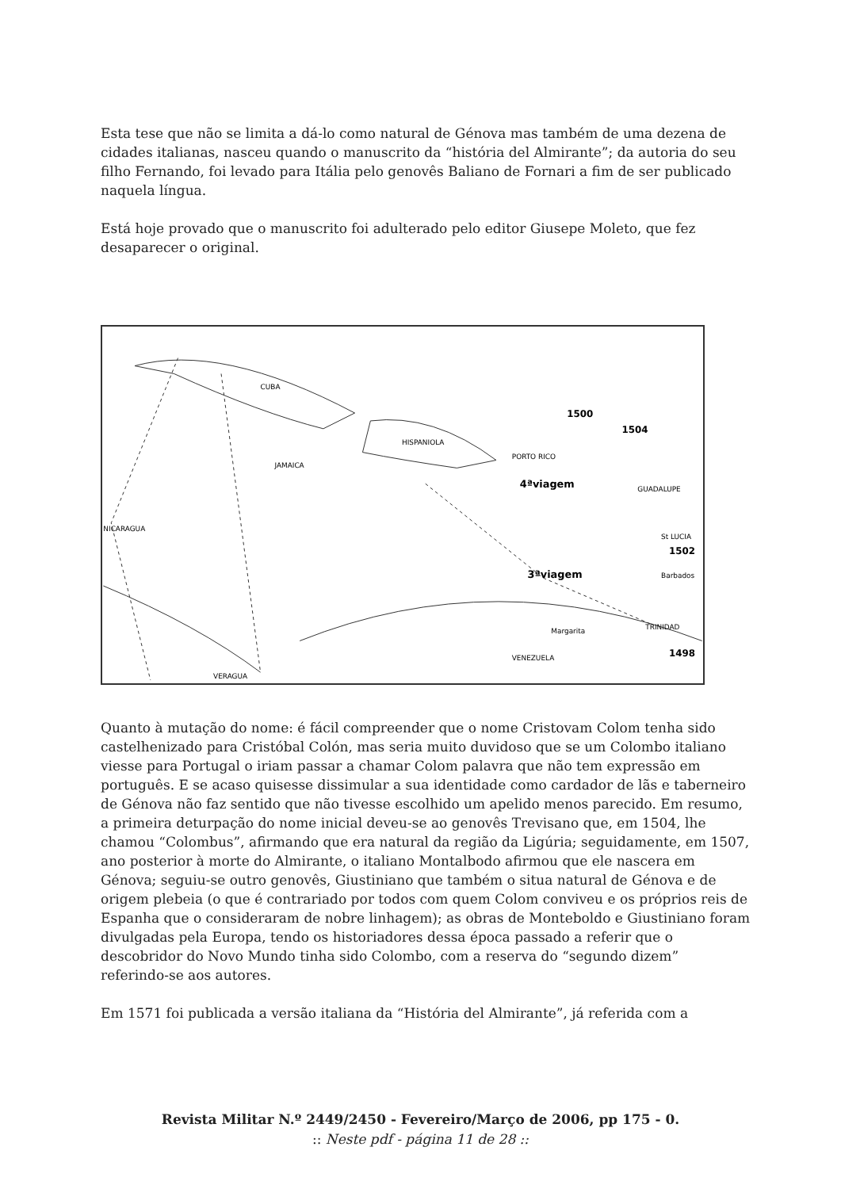Esta tese que não se limita a dá-lo como natural de Génova mas também de uma dezena de cidades italianas, nasceu quando o manuscrito da “história del Almirante”; da autoria do seu filho Fernando, foi levado para Itália pelo genovês Baliano de Fornari a fim de ser publicado naquela língua.
Está hoje provado que o manuscrito foi adulterado pelo editor Giusepe Moleto, que fez desaparecer o original.
CUBA
HISPANIOLA
JAMAICA
PORTO RICO
GUADALUPE
St LUCIA
Barbados
TRINIDAD
Margarita
VENEZUELA
VERAGUA
NICARAGUA
1500
1504
4ªviagem
3ªviagem
1502
1498
Quanto à mutação do nome: é fácil compreender que o nome Cristovam Colom tenha sido castelhenizado para Cristóbal Colón, mas seria muito duvidoso que se um Colombo italiano viesse para Portugal o iriam passar a chamar Colom palavra que não tem expressão em português. E se acaso quisesse dissimular a sua identidade como cardador de lãs e taberneiro de Génova não faz sentido que não tivesse escolhido um apelido menos parecido. Em resumo, a primeira deturpação do nome inicial deveu-se ao genovês Trevisano que, em 1504, lhe chamou “Colombus”, afirmando que era natural da região da Ligúria; seguidamente, em 1507, ano posterior à morte do Almirante, o italiano Montalbodo afirmou que ele nascera em Génova; seguiu-se outro genovês, Giustiniano que também o situa natural de Génova e de origem plebeia (o que é contrariado por todos com quem Colom conviveu e os próprios reis de Espanha que o consideraram de nobre linhagem); as obras de Monteboldo e Giustiniano foram divulgadas pela Europa, tendo os historiadores dessa época passado a referir que o descobridor do Novo Mundo tinha sido Colombo, com a reserva do “segundo dizem” referindo-se aos autores.
Em 1571 foi publicada a versão italiana da “História del Almirante”, já referida com a
Revista Militar N.º 2449/2450 - Fevereiro/Março de 2006, pp 175 - 0.
:: Neste pdf - página 11 de 28 ::